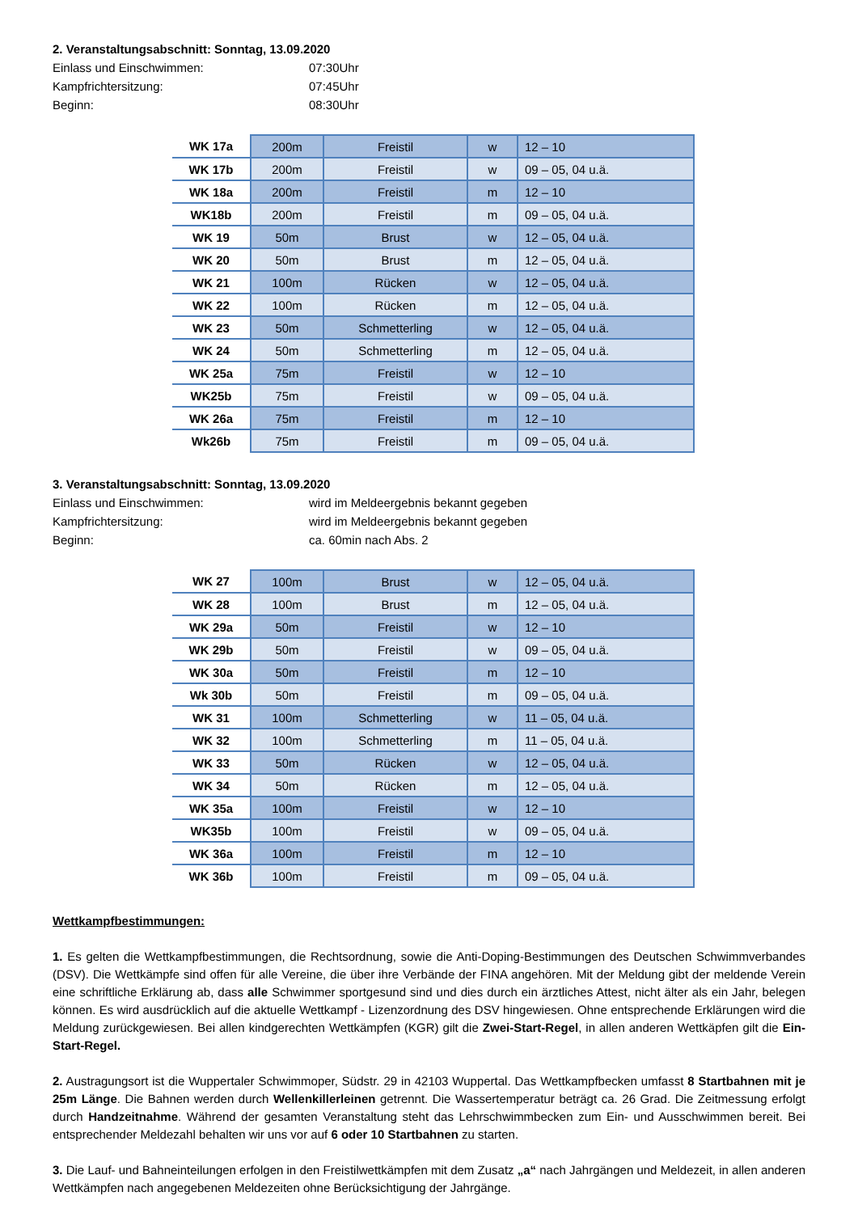2. Veranstaltungsabschnitt: Sonntag, 13.09.2020
Einlass und Einschwimmen: 07:30Uhr Kampfrichtersitzung: 07:45Uhr Beginn: 08:30Uhr
| WK 17a | 200m | Freistil | w | 12 – 10 |
| WK 17b | 200m | Freistil | w | 09 – 05, 04 u.ä. |
| WK 18a | 200m | Freistil | m | 12 – 10 |
| WK18b | 200m | Freistil | m | 09 – 05, 04 u.ä. |
| WK 19 | 50m | Brust | w | 12 – 05, 04 u.ä. |
| WK 20 | 50m | Brust | m | 12 – 05, 04 u.ä. |
| WK 21 | 100m | Rücken | w | 12 – 05, 04 u.ä. |
| WK 22 | 100m | Rücken | m | 12 – 05, 04 u.ä. |
| WK 23 | 50m | Schmetterling | w | 12 – 05, 04 u.ä. |
| WK 24 | 50m | Schmetterling | m | 12 – 05, 04 u.ä. |
| WK 25a | 75m | Freistil | w | 12 – 10 |
| WK25b | 75m | Freistil | w | 09 – 05, 04 u.ä. |
| WK 26a | 75m | Freistil | m | 12 – 10 |
| Wk26b | 75m | Freistil | m | 09 – 05, 04 u.ä. |
3. Veranstaltungsabschnitt: Sonntag, 13.09.2020
Einlass und Einschwimmen: wird im Meldeergebnis bekannt gegeben Kampfrichtersitzung: wird im Meldeergebnis bekannt gegeben Beginn: ca. 60min nach Abs. 2
| WK 27 | 100m | Brust | w | 12 – 05, 04 u.ä. |
| WK 28 | 100m | Brust | m | 12 – 05, 04 u.ä. |
| WK 29a | 50m | Freistil | w | 12 – 10 |
| WK 29b | 50m | Freistil | w | 09 – 05, 04 u.ä. |
| WK 30a | 50m | Freistil | m | 12 – 10 |
| Wk 30b | 50m | Freistil | m | 09 – 05, 04 u.ä. |
| WK 31 | 100m | Schmetterling | w | 11 – 05, 04 u.ä. |
| WK 32 | 100m | Schmetterling | m | 11 – 05, 04 u.ä. |
| WK 33 | 50m | Rücken | w | 12 – 05, 04 u.ä. |
| WK 34 | 50m | Rücken | m | 12 – 05, 04 u.ä. |
| WK 35a | 100m | Freistil | w | 12 – 10 |
| WK35b | 100m | Freistil | w | 09 – 05, 04 u.ä. |
| WK 36a | 100m | Freistil | m | 12 – 10 |
| WK 36b | 100m | Freistil | m | 09 – 05, 04 u.ä. |
Wettkampfbestimmungen:
1. Es gelten die Wettkampfbestimmungen, die Rechtsordnung, sowie die Anti-Doping-Bestimmungen des Deutschen Schwimmverbandes (DSV). Die Wettkämpfe sind offen für alle Vereine, die über ihre Verbände der FINA angehören. Mit der Meldung gibt der meldende Verein eine schriftliche Erklärung ab, dass alle Schwimmer sportgesund sind und dies durch ein ärztliches Attest, nicht älter als ein Jahr, belegen können. Es wird ausdrücklich auf die aktuelle Wettkampf - Lizenzordnung des DSV hingewiesen. Ohne entsprechende Erklärungen wird die Meldung zurückgewiesen. Bei allen kindgerechten Wettkämpfen (KGR) gilt die Zwei-Start-Regel, in allen anderen Wettkäpfen gilt die Ein-Start-Regel.
2. Austragungsort ist die Wuppertaler Schwimmoper, Südstr. 29 in 42103 Wuppertal. Das Wettkampfbecken umfasst 8 Startbahnen mit je 25m Länge. Die Bahnen werden durch Wellenkillerleinen getrennt. Die Wassertemperatur beträgt ca. 26 Grad. Die Zeitmessung erfolgt durch Handzeitnahme. Während der gesamten Veranstaltung steht das Lehrschwimmbecken zum Ein- und Ausschwimmen bereit. Bei entsprechender Meldezahl behalten wir uns vor auf 6 oder 10 Startbahnen zu starten.
3. Die Lauf- und Bahneinteilungen erfolgen in den Freistilwettkämpfen mit dem Zusatz „a“ nach Jahrgängen und Meldezeit, in allen anderen Wettkämpfen nach angegebenen Meldezeiten ohne Berücksichtigung der Jahrgänge.